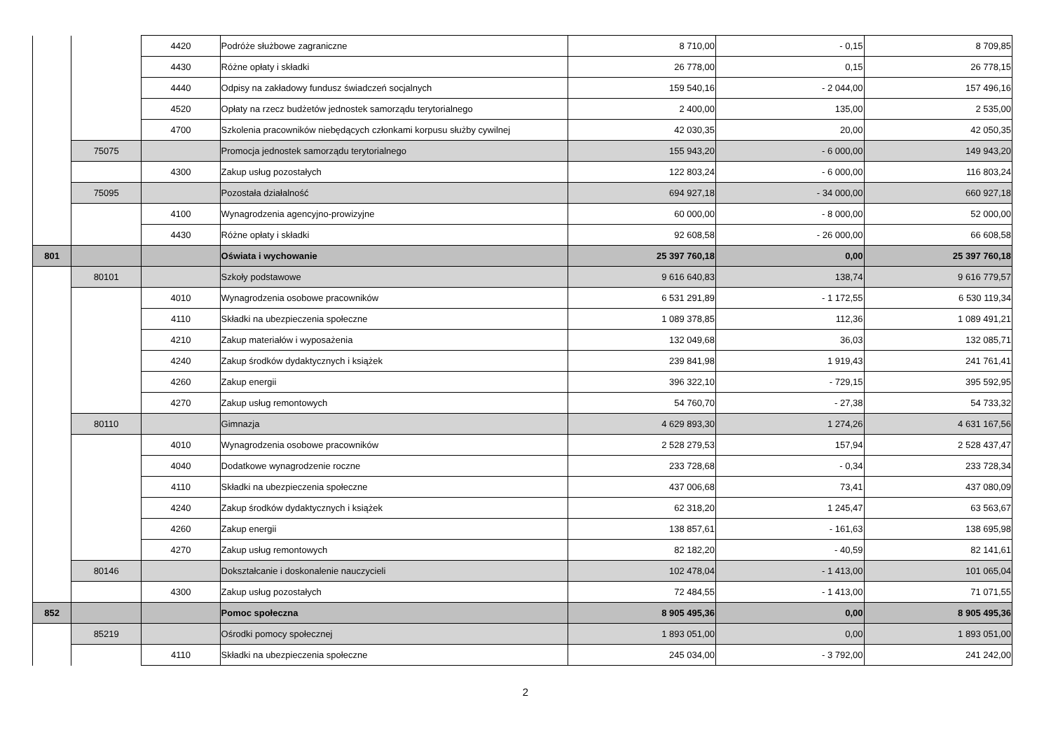| | | 4420 | Podróże służbowe zagraniczne | 8 710,00 | - 0,15 | 8 709,85 |
| | | 4430 | Różne opłaty i składki | 26 778,00 | 0,15 | 26 778,15 |
| | | 4440 | Odpisy na zakładowy fundusz świadczeń socjalnych | 159 540,16 | - 2 044,00 | 157 496,16 |
| | | 4520 | Opłaty na rzecz budżetów jednostek samorządu terytorialnego | 2 400,00 | 135,00 | 2 535,00 |
| | | 4700 | Szkolenia pracowników niebędących członkami korpusu służby cywilnej | 42 030,35 | 20,00 | 42 050,35 |
| | 75075 | | Promocja jednostek samorządu terytorialnego | 155 943,20 | - 6 000,00 | 149 943,20 |
| | | 4300 | Zakup usług pozostałych | 122 803,24 | - 6 000,00 | 116 803,24 |
| | 75095 | | Pozostała działalność | 694 927,18 | - 34 000,00 | 660 927,18 |
| | | 4100 | Wynagrodzenia agencyjno-prowizyjne | 60 000,00 | - 8 000,00 | 52 000,00 |
| | | 4430 | Różne opłaty i składki | 92 608,58 | - 26 000,00 | 66 608,58 |
| 801 | | | Oświata i wychowanie | 25 397 760,18 | 0,00 | 25 397 760,18 |
| | 80101 | | Szkoły podstawowe | 9 616 640,83 | 138,74 | 9 616 779,57 |
| | | 4010 | Wynagrodzenia osobowe pracowników | 6 531 291,89 | - 1 172,55 | 6 530 119,34 |
| | | 4110 | Składki na ubezpieczenia społeczne | 1 089 378,85 | 112,36 | 1 089 491,21 |
| | | 4210 | Zakup materiałów i wyposażenia | 132 049,68 | 36,03 | 132 085,71 |
| | | 4240 | Zakup środków dydaktycznych i książek | 239 841,98 | 1 919,43 | 241 761,41 |
| | | 4260 | Zakup energii | 396 322,10 | - 729,15 | 395 592,95 |
| | | 4270 | Zakup usług remontowych | 54 760,70 | - 27,38 | 54 733,32 |
| | 80110 | | Gimnazja | 4 629 893,30 | 1 274,26 | 4 631 167,56 |
| | | 4010 | Wynagrodzenia osobowe pracowników | 2 528 279,53 | 157,94 | 2 528 437,47 |
| | | 4040 | Dodatkowe wynagrodzenie roczne | 233 728,68 | - 0,34 | 233 728,34 |
| | | 4110 | Składki na ubezpieczenia społeczne | 437 006,68 | 73,41 | 437 080,09 |
| | | 4240 | Zakup środków dydaktycznych i książek | 62 318,20 | 1 245,47 | 63 563,67 |
| | | 4260 | Zakup energii | 138 857,61 | - 161,63 | 138 695,98 |
| | | 4270 | Zakup usług remontowych | 82 182,20 | - 40,59 | 82 141,61 |
| | 80146 | | Dokształcanie i doskonalenie nauczycieli | 102 478,04 | - 1 413,00 | 101 065,04 |
| | | 4300 | Zakup usług pozostałych | 72 484,55 | - 1 413,00 | 71 071,55 |
| 852 | | | Pomoc społeczna | 8 905 495,36 | 0,00 | 8 905 495,36 |
| | 85219 | | Ośrodki pomocy społecznej | 1 893 051,00 | 0,00 | 1 893 051,00 |
| | | 4110 | Składki na ubezpieczenia społeczne | 245 034,00 | - 3 792,00 | 241 242,00 |
2